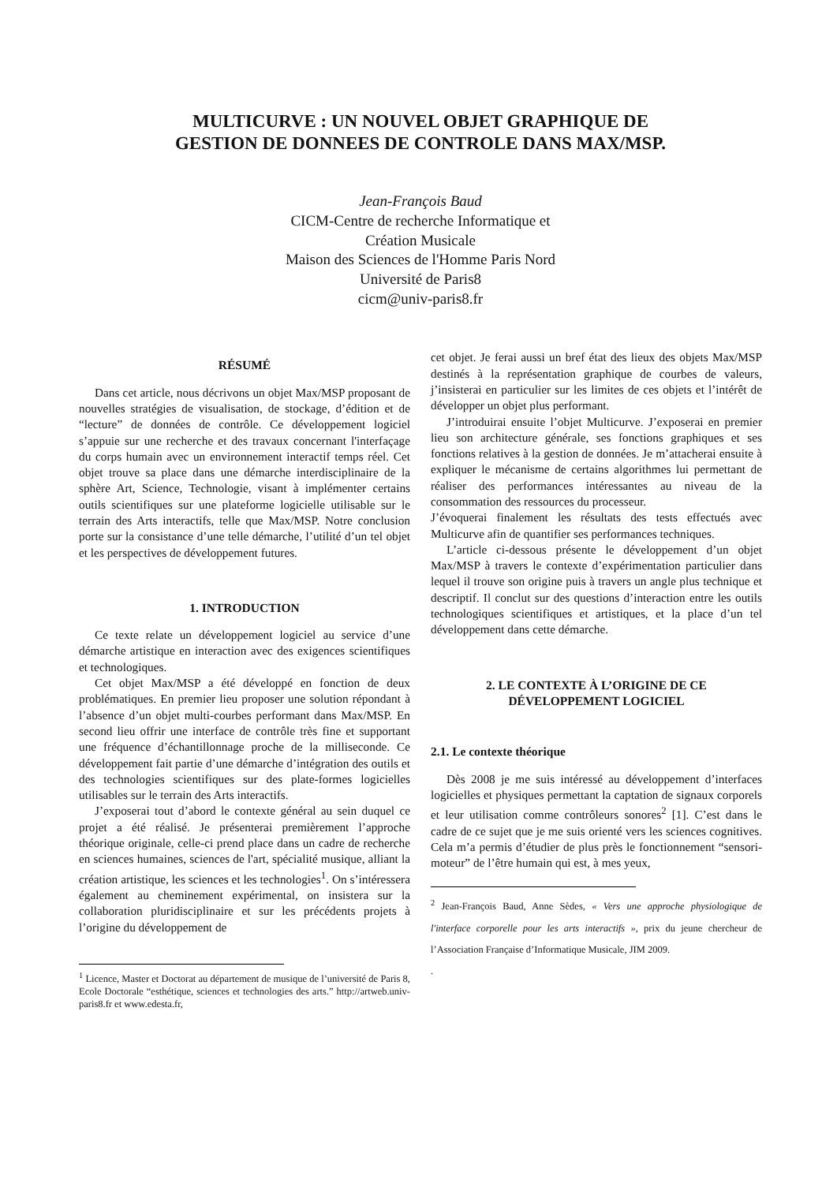MULTICURVE : UN NOUVEL OBJET GRAPHIQUE DE
GESTION DE DONNEES DE CONTROLE DANS MAX/MSP.
Jean-François Baud
CICM-Centre de recherche Informatique et
Création Musicale
Maison des Sciences de l'Homme Paris Nord
Université de Paris8
cicm@univ-paris8.fr
RÉSUMÉ
Dans cet article, nous décrivons un objet Max/MSP proposant de nouvelles stratégies de visualisation, de stockage, d’édition et de “lecture” de données de contrôle. Ce développement logiciel s’appuie sur une recherche et des travaux concernant l'interfaçage du corps humain avec un environnement interactif temps réel. Cet objet trouve sa place dans une démarche interdisciplinaire de la sphère Art, Science, Technologie, visant à implémenter certains outils scientifiques sur une plateforme logicielle utilisable sur le terrain des Arts interactifs, telle que Max/MSP. Notre conclusion porte sur la consistance d’une telle démarche, l’utilité d’un tel objet et les perspectives de développement futures.
1. INTRODUCTION
Ce texte relate un développement logiciel au service d’une démarche artistique en interaction avec des exigences scientifiques et technologiques.
Cet objet Max/MSP a été développé en fonction de deux problématiques. En premier lieu proposer une solution répondant à l’absence d’un objet multi-courbes performant dans Max/MSP. En second lieu offrir une interface de contrôle très fine et supportant une fréquence d’échantillonnage proche de la milliseconde. Ce développement fait partie d’une démarche d’intégration des outils et des technologies scientifiques sur des plate-formes logicielles utilisables sur le terrain des Arts interactifs.
J’exposerai tout d’abord le contexte général au sein duquel ce projet a été réalisé. Je présenterai premièrement l’approche théorique originale, celle-ci prend place dans un cadre de recherche en sciences humaines, sciences de l'art, spécialité musique, alliant la création artistique, les sciences et les technologies<sup>1</sup>. On s’intéressera également au cheminement expérimental, on insistera sur la collaboration pluridisciplinaire et sur les précédents projets à l’origine du développement de
<sup>1</sup> Licence, Master et Doctorat au département de musique de l’université de Paris 8, Ecole Doctorale “esthétique, sciences et technologies des arts.” http://artweb.univ-paris8.fr et www.edesta.fr,
cet objet. Je ferai aussi un bref état des lieux des objets Max/MSP destinés à la représentation graphique de courbes de valeurs, j’insisterai en particulier sur les limites de ces objets et l’intérêt de développer un objet plus performant.
J’introduirai ensuite l’objet Multicurve. J’exposerai en premier lieu son architecture générale, ses fonctions graphiques et ses fonctions relatives à la gestion de données. Je m’attacherai ensuite à expliquer le mécanisme de certains algorithmes lui permettant de réaliser des performances intéressantes au niveau de la consommation des ressources du processeur.
J’évoquerai finalement les résultats des tests effectués avec Multicurve afin de quantifier ses performances techniques.
L’article ci-dessous présente le développement d’un objet Max/MSP à travers le contexte d’expérimentation particulier dans lequel il trouve son origine puis à travers un angle plus technique et descriptif. Il conclut sur des questions d’interaction entre les outils technologiques scientifiques et artistiques, et la place d’un tel développement dans cette démarche.
2. LE CONTEXTE À L’ORIGINE DE CE
DÉVELOPPEMENT LOGICIEL
2.1. Le contexte théorique
Dès 2008 je me suis intéressé au développement d’interfaces logicielles et physiques permettant la captation de signaux corporels et leur utilisation comme contrôleurs sonores<sup>2</sup> [1]. C’est dans le cadre de ce sujet que je me suis orienté vers les sciences cognitives. Cela m’a permis d’étudier de plus près le fonctionnement “sensori-moteur” de l’être humain qui est, à mes yeux,
<sup>2</sup> Jean-François Baud, Anne Sèdes, « Vers une approche physiologique de l'interface corporelle pour les arts interactifs », prix du jeune chercheur de l’Association Française d’Informatique Musicale, JIM 2009.
.